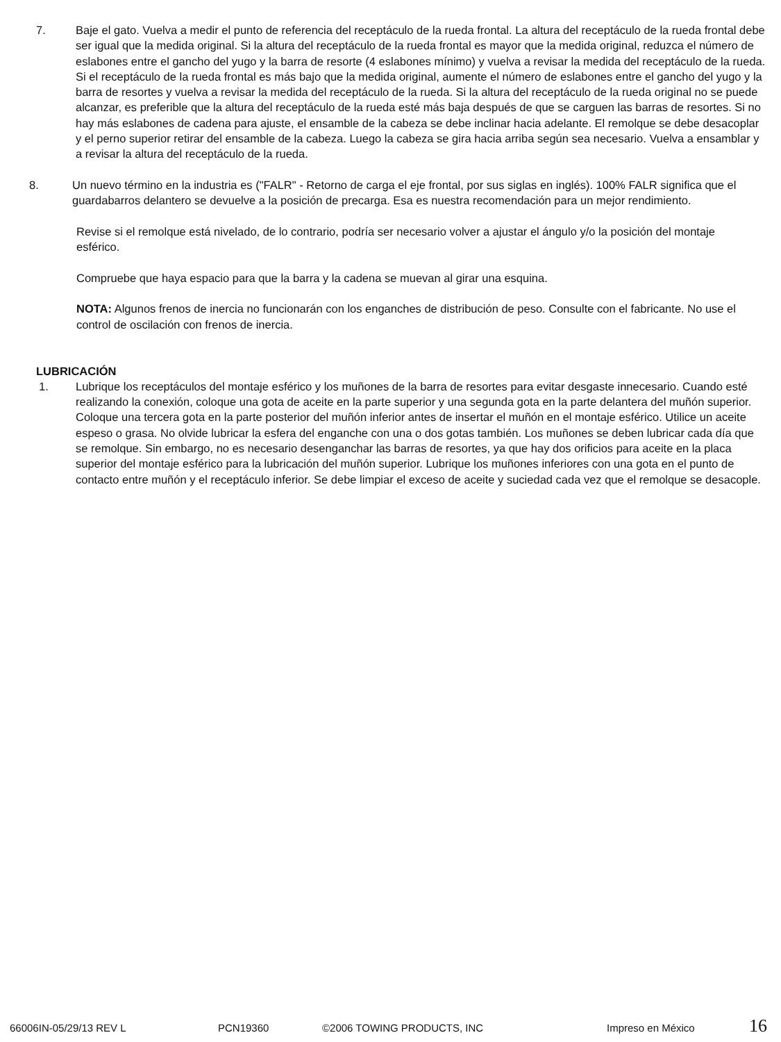7. Baje el gato. Vuelva a medir el punto de referencia del receptáculo de la rueda frontal. La altura del receptáculo de la rueda frontal debe ser igual que la medida original. Si la altura del receptáculo de la rueda frontal es mayor que la medida original, reduzca el número de eslabones entre el gancho del yugo y la barra de resorte (4 eslabones mínimo) y vuelva a revisar la medida del receptáculo de la rueda. Si el receptáculo de la rueda frontal es más bajo que la medida original, aumente el número de eslabones entre el gancho del yugo y la barra de resortes y vuelva a revisar la medida del receptáculo de la rueda. Si la altura del receptáculo de la rueda original no se puede alcanzar, es preferible que la altura del receptáculo de la rueda esté más baja después de que se carguen las barras de resortes. Si no hay más eslabones de cadena para ajuste, el ensamble de la cabeza se debe inclinar hacia adelante. El remolque se debe desacoplar y el perno superior retirar del ensamble de la cabeza. Luego la cabeza se gira hacia arriba según sea necesario. Vuelva a ensamblar y a revisar la altura del receptáculo de la rueda.
8. Un nuevo término en la industria es ("FALR" - Retorno de carga el eje frontal, por sus siglas en inglés). 100% FALR significa que el guardabarros delantero se devuelve a la posición de precarga. Esa es nuestra recomendación para un mejor rendimiento.
Revise si el remolque está nivelado, de lo contrario, podría ser necesario volver a ajustar el ángulo y/o la posición del montaje esférico.
Compruebe que haya espacio para que la barra y la cadena se muevan al girar una esquina.
NOTA: Algunos frenos de inercia no funcionarán con los enganches de distribución de peso. Consulte con el fabricante. No use el control de oscilación con frenos de inercia.
LUBRICACIÓN
1. Lubrique los receptáculos del montaje esférico y los muñones de la barra de resortes para evitar desgaste innecesario. Cuando esté realizando la conexión, coloque una gota de aceite en la parte superior y una segunda gota en la parte delantera del muñón superior. Coloque una tercera gota en la parte posterior del muñón inferior antes de insertar el muñón en el montaje esférico. Utilice un aceite espeso o grasa. No olvide lubricar la esfera del enganche con una o dos gotas también. Los muñones se deben lubricar cada día que se remolque. Sin embargo, no es necesario desenganchar las barras de resortes, ya que hay dos orificios para aceite en la placa superior del montaje esférico para la lubricación del muñón superior. Lubrique los muñones inferiores con una gota en el punto de contacto entre muñón y el receptáculo inferior. Se debe limpiar el exceso de aceite y suciedad cada vez que el remolque se desacople.
66006IN-05/29/13 REV L PCN19360 ©2006 TOWING PRODUCTS, INC Impreso en México 16